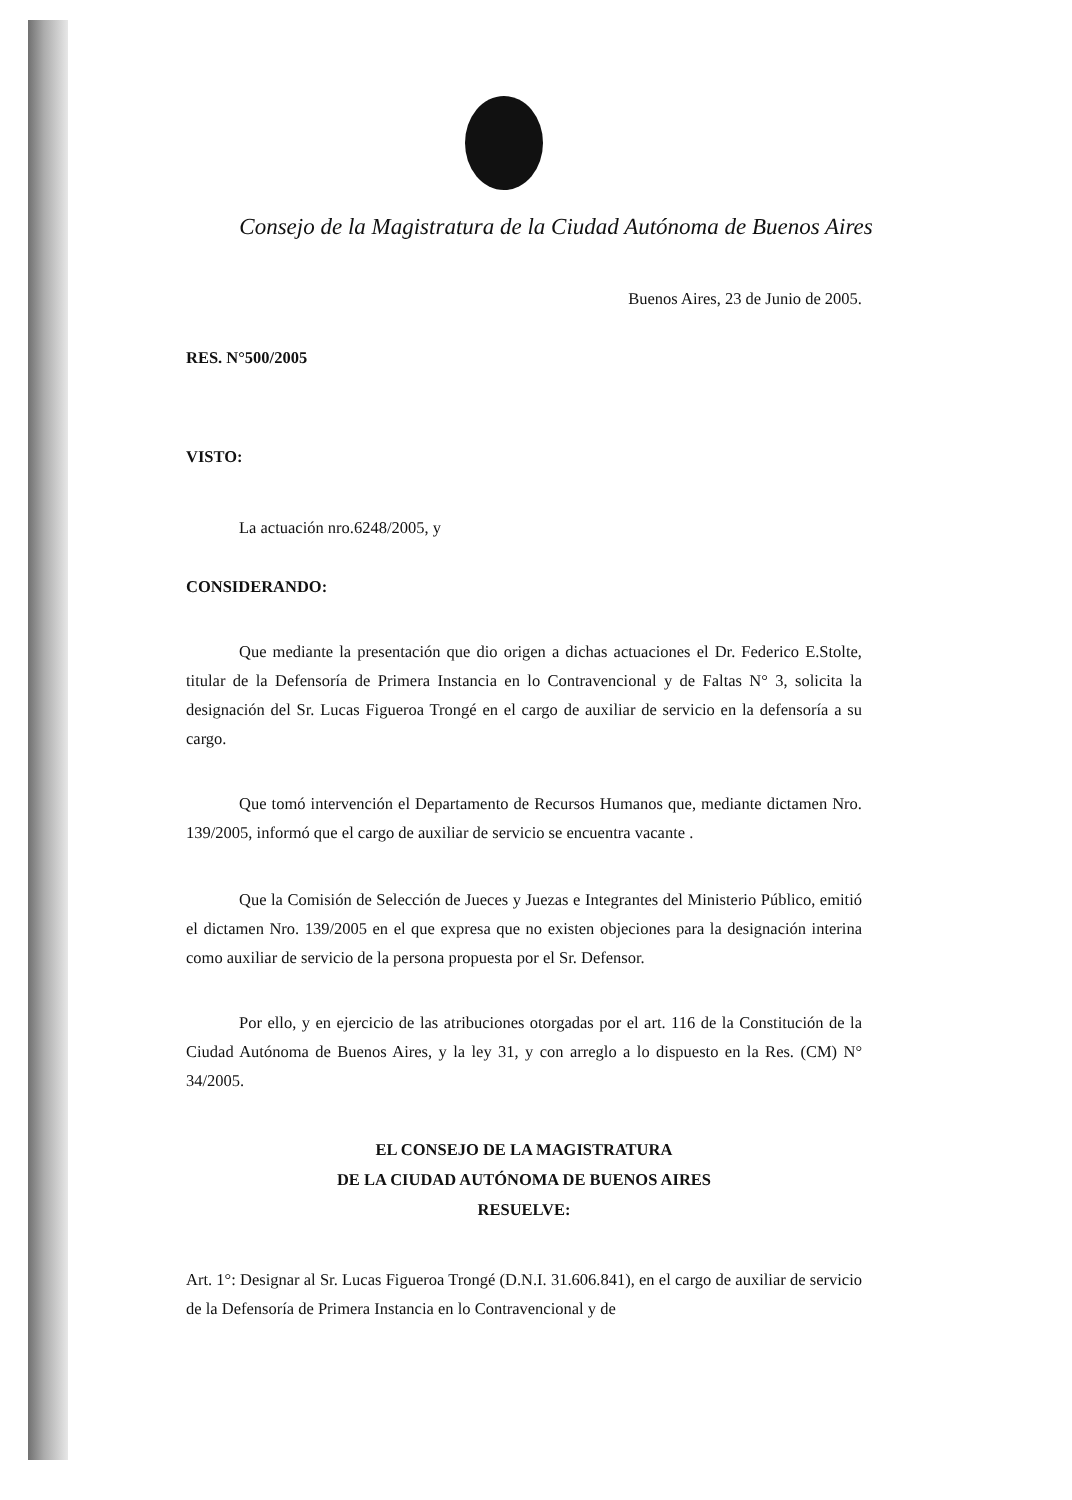Consejo de la Magistratura de la Ciudad Autónoma de Buenos Aires
Buenos Aires, 23 de Junio de 2005.
RES. N°500/2005
VISTO:
La actuación nro.6248/2005, y
CONSIDERANDO:
Que mediante la presentación que dio origen a dichas actuaciones el Dr. Federico E.Stolte, titular de la Defensoría de Primera Instancia en lo Contravencional y de Faltas N° 3, solicita la designación del Sr. Lucas Figueroa Trongé en el cargo de auxiliar de servicio en la defensoría a su cargo.
Que tomó intervención el Departamento de Recursos Humanos que, mediante dictamen Nro. 139/2005, informó que el cargo de auxiliar de servicio se encuentra vacante .
Que la Comisión de Selección de Jueces y Juezas e Integrantes del Ministerio Público, emitió el dictamen Nro. 139/2005 en el que expresa que no existen objeciones para la designación interina como auxiliar de servicio de la persona propuesta por el Sr. Defensor.
Por ello, y en ejercicio de las atribuciones otorgadas por el art. 116 de la Constitución de la Ciudad Autónoma de Buenos Aires, y la ley 31, y con arreglo a lo dispuesto en la Res. (CM) N° 34/2005.
EL CONSEJO DE LA MAGISTRATURA
DE LA CIUDAD AUTÓNOMA DE BUENOS AIRES
RESUELVE:
Art. 1°: Designar al Sr. Lucas Figueroa Trongé (D.N.I. 31.606.841), en el cargo de auxiliar de servicio de la Defensoría de Primera Instancia en lo Contravencional y de